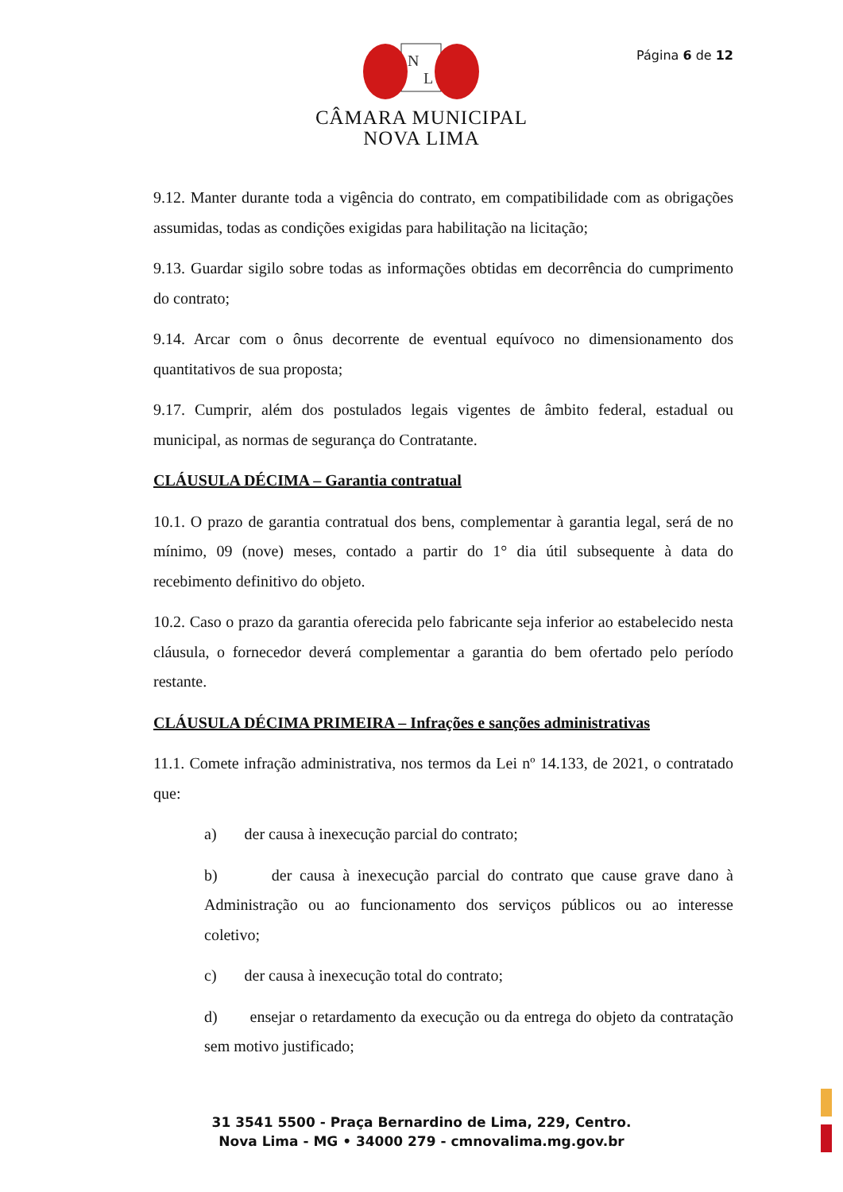N
L
Página 6 de 12
CÂMARA MUNICIPAL
NOVA LIMA
9.12. Manter durante toda a vigência do contrato, em compatibilidade com as obrigações assumidas, todas as condições exigidas para habilitação na licitação;
9.13. Guardar sigilo sobre todas as informações obtidas em decorrência do cumprimento do contrato;
9.14. Arcar com o ônus decorrente de eventual equívoco no dimensionamento dos quantitativos de sua proposta;
9.17. Cumprir, além dos postulados legais vigentes de âmbito federal, estadual ou municipal, as normas de segurança do Contratante.
CLÁUSULA DÉCIMA – Garantia contratual
10.1. O prazo de garantia contratual dos bens, complementar à garantia legal, será de no mínimo, 09 (nove) meses, contado a partir do 1° dia útil subsequente à data do recebimento definitivo do objeto.
10.2. Caso o prazo da garantia oferecida pelo fabricante seja inferior ao estabelecido nesta cláusula, o fornecedor deverá complementar a garantia do bem ofertado pelo período restante.
CLÁUSULA DÉCIMA PRIMEIRA – Infrações e sanções administrativas
11.1. Comete infração administrativa, nos termos da Lei nº 14.133, de 2021, o contratado que:
a) der causa à inexecução parcial do contrato;
b) der causa à inexecução parcial do contrato que cause grave dano à Administração ou ao funcionamento dos serviços públicos ou ao interesse coletivo;
c) der causa à inexecução total do contrato;
d) ensejar o retardamento da execução ou da entrega do objeto da contratação sem motivo justificado;
31 3541 5500 - Praça Bernardino de Lima, 229, Centro.
Nova Lima - MG • 34000 279 - cmnovalima.mg.gov.br